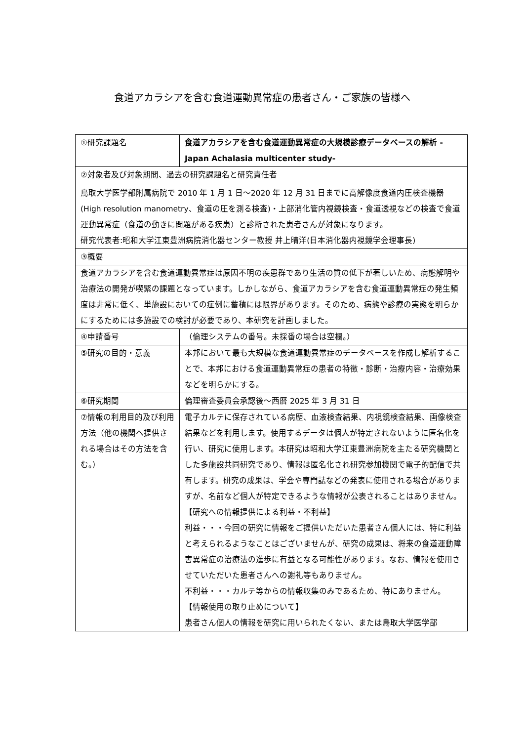食道アカラシアを含む食道運動異常症の患者さん・ご家族の皆様へ
| ①研究課題名 | 食道アカラシアを含む食道運動異常症の大規模診療データベースの解析 -Japan Achalasia multicenter study- |
| ②対象者及び対象期間、過去の研究課題名と研究責任者 | |
| 鳥取大学医学部附属病院で 2010 年 1 月 1 日～2020 年 12 月 31 日までに高解像度食道内圧検査機器(High resolution manometry、食道の圧を測る検査)・上部消化管内視鏡検査・食道透視などの検査で食道運動異常症（食道の動きに問題がある疾患）と診断された患者さんが対象になります。 研究代表者:昭和大学江東豊洲病院消化器センター教授 井上晴洋(日本消化器内視鏡学会理事長) | |
| ③概要 | |
| 食道アカラシアを含む食道運動異常症は原因不明の疾患群であり生活の質の低下が著しいため、病態解明や治療法の開発が喫緊の課題となっています。しかしながら、食道アカラシアを含む食道運動異常症の発生頻度は非常に低く、単施設においての症例に蓄積には限界があります。そのため、病態や診療の実態を明らかにするためには多施設での検討が必要であり、本研究を計画しました。 | |
| ④申請番号 | （倫理システムの番号。未採番の場合は空欄。） |
| ⑤研究の目的・意義 | 本邦において最も大規模な食道運動異常症のデータベースを作成し解析することで、本邦における食道運動異常症の患者の特徴・診断・治療内容・治療効果などを明らかにする。 |
| ⑥研究期間 | 倫理審査委員会承認後～西暦 2025 年 3 月 31 日 |
| ⑦情報の利用目的及び利用方法（他の機関へ提供される場合はその方法を含む。） | 電子カルテに保存されている病歴、血液検査結果、内視鏡検査結果、画像検査結果などを利用します。使用するデータは個人が特定されないように匿名化を行い、研究に使用します。本研究は昭和大学江東豊洲病院を主たる研究機関とした多施設共同研究であり、情報は匿名化され研究参加機関で電子的配信で共有します。研究の成果は、学会や専門誌などの発表に使用される場合がありますが、名前など個人が特定できるような情報が公表されることはありません。 【研究への情報提供による利益・不利益】 利益・・・今回の研究に情報をご提供いただいた患者さん個人には、特に利益と考えられるようなことはございませんが、研究の成果は、将来の食道運動障害異常症の治療法の進歩に有益となる可能性があります。なお、情報を使用させていただいた患者さんへの謝礼等もありません。 不利益・・・カルテ等からの情報収集のみであるため、特にありません。 【情報使用の取り止めについて】 患者さん個人の情報を研究に用いられたくない、または鳥取大学医学部 |